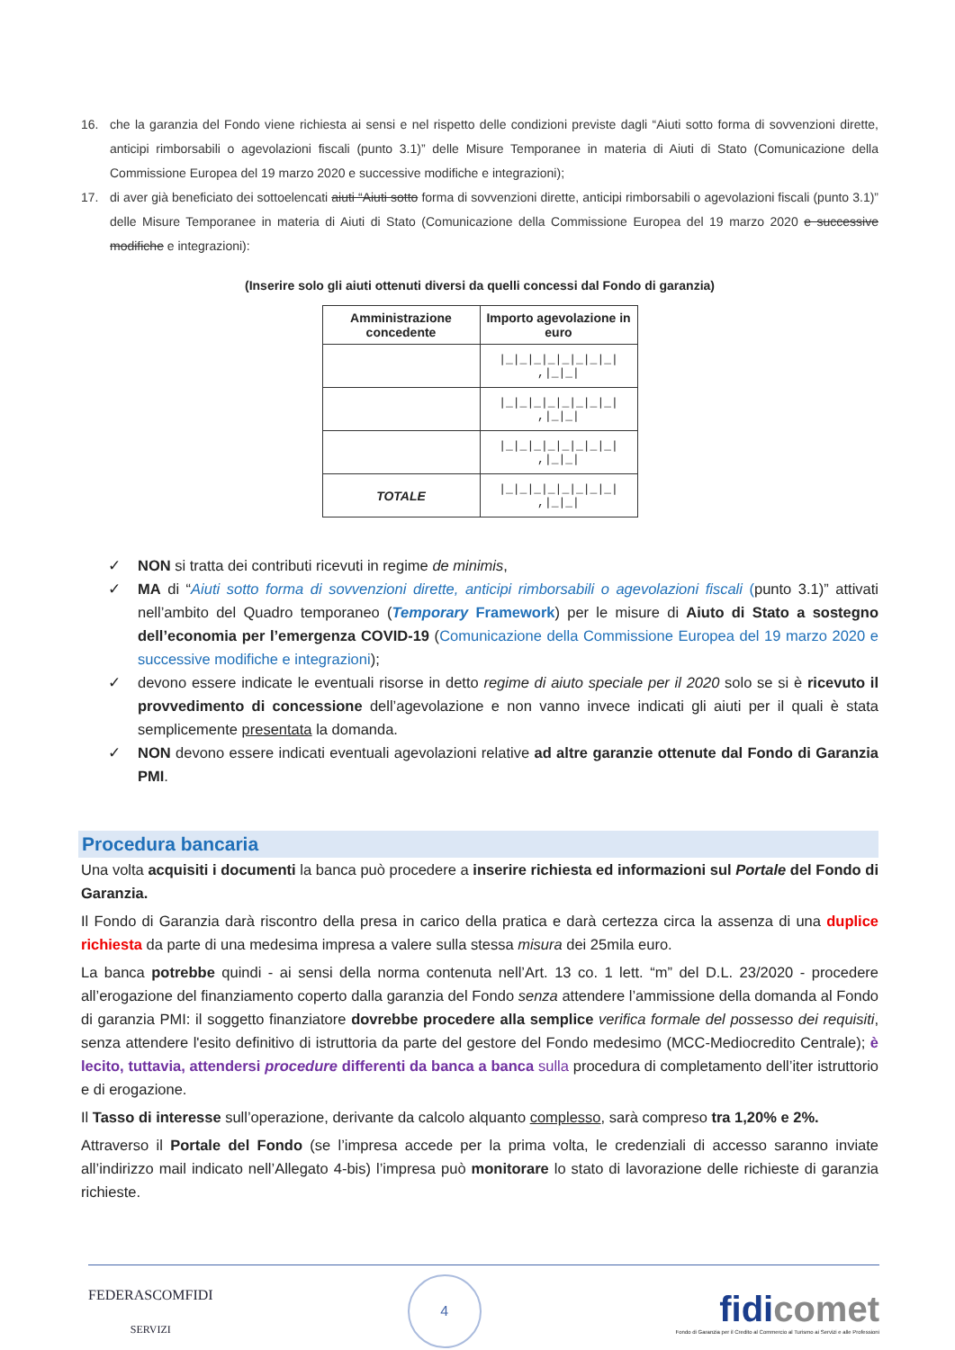16. che la garanzia del Fondo viene richiesta ai sensi e nel rispetto delle condizioni previste dagli “Aiuti sotto forma di sovvenzioni dirette, anticipi rimborsabili o agevolazioni fiscali (punto 3.1)” delle Misure Temporanee in materia di Aiuti di Stato (Comunicazione della Commissione Europea del 19 marzo 2020 e successive modifiche e integrazioni);
17. di aver già beneficiato dei sottoelencati aiuti “Aiuti sotto forma di sovvenzioni dirette, anticipi rimborsabili o agevolazioni fiscali (punto 3.1)” delle Misure Temporanee in materia di Aiuti di Stato (Comunicazione della Commissione Europea del 19 marzo 2020 e successive modifiche e integrazioni):
(Inserire solo gli aiuti ottenuti diversi da quelli concessi dal Fondo di garanzia)
| Amministrazione concedente | Importo agevolazione in euro |
| --- | --- |
| | /_/_/_/_/_/_/_/_/ ,/_/_/ |
| | /_/_/_/_/_/_/_/_/ ,/_/_/ |
| | /_/_/_/_/_/_/_/_/ ,/_/_/ |
| TOTALE | /_/_/_/_/_/_/_/_/ ,/_/_/ |
✓ NON si tratta dei contributi ricevuti in regime de minimis,
✓ MA di “Aiuti sotto forma di sovvenzioni dirette, anticipi rimborsabili o agevolazioni fiscali (punto 3.1)” attivati nell’ambito del Quadro temporaneo (Temporary Framework) per le misure di Aiuto di Stato a sostegno dell’economia per l’emergenza COVID-19 (Comunicazione della Commissione Europea del 19 marzo 2020 e successive modifiche e integrazioni);
✓ devono essere indicate le eventuali risorse in detto regime di aiuto speciale per il 2020 solo se si è ricevuto il provvedimento di concessione dell’agevolazione e non vanno invece indicati gli aiuti per il quali è stata semplicemente presentata la domanda.
✓ NON devono essere indicati eventuali agevolazioni relative ad altre garanzie ottenute dal Fondo di Garanzia PMI.
Procedura bancaria
Una volta acquisiti i documenti la banca può procedere a inserire richiesta ed informazioni sul Portale del Fondo di Garanzia.
Il Fondo di Garanzia darà riscontro della presa in carico della pratica e darà certezza circa la assenza di una duplice richiesta da parte di una medesima impresa a valere sulla stessa misura dei 25mila euro.
La banca potrebbe quindi - ai sensi della norma contenuta nell’Art. 13 co. 1 lett. “m” del D.L. 23/2020 - procedere all’erogazione del finanziamento coperto dalla garanzia del Fondo senza attendere l’ammissione della domanda al Fondo di garanzia PMI: il soggetto finanziatore dovrebbe procedere alla semplice verifica formale del possesso dei requisiti, senza attendere l'esito definitivo di istruttoria da parte del gestore del Fondo medesimo (MCC-Mediocredito Centrale); è lecito, tuttavia, attendersi procedure differenti da banca a banca sulla procedura di completamento dell’iter istruttorio e di erogazione.
Il Tasso di interesse sull’operazione, derivante da calcolo alquanto complesso, sarà compreso tra 1,20% e 2%.
Attraverso il Portale del Fondo (se l’impresa accede per la prima volta, le credenziali di accesso saranno inviate all’indirizzo mail indicato nell’Allegato 4-bis) l’impresa può monitorare lo stato di lavorazione delle richieste di garanzia richieste.
FEDERASCOMFIDI
SERVIZI
4
fidicomet
Fondo di Garanzia per il Credito al Commercio al Turismo ai Servizi e alle Professioni